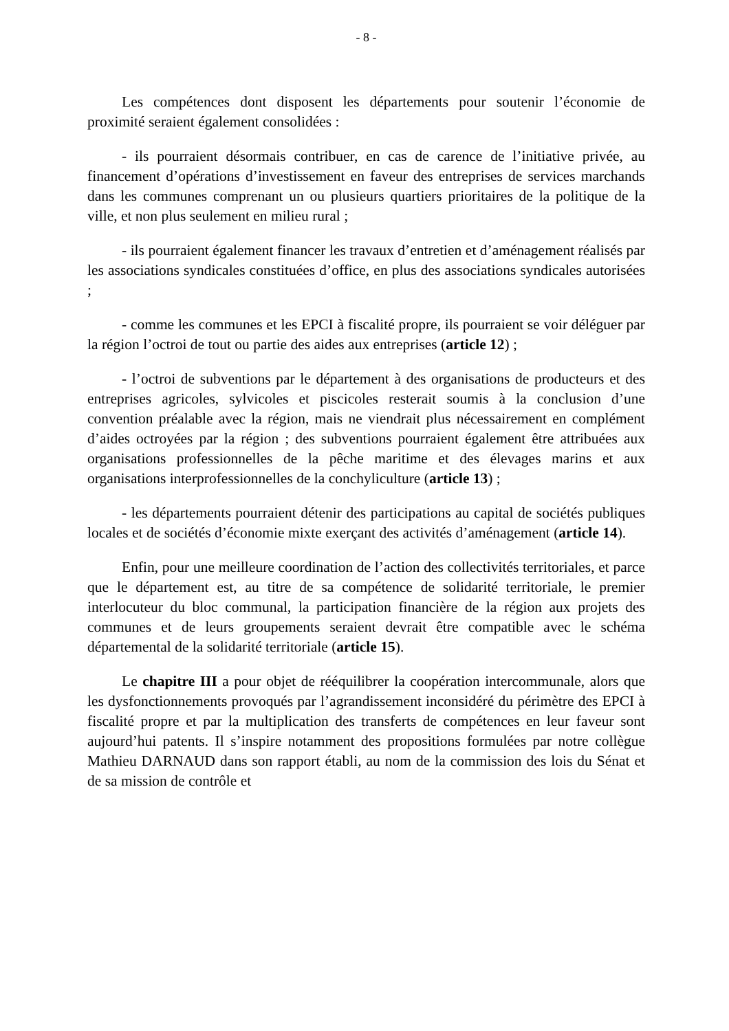- 8 -
Les compétences dont disposent les départements pour soutenir l’économie de proximité seraient également consolidées :
- ils pourraient désormais contribuer, en cas de carence de l’initiative privée, au financement d’opérations d’investissement en faveur des entreprises de services marchands dans les communes comprenant un ou plusieurs quartiers prioritaires de la politique de la ville, et non plus seulement en milieu rural ;
- ils pourraient également financer les travaux d’entretien et d’aménagement réalisés par les associations syndicales constituées d’office, en plus des associations syndicales autorisées ;
- comme les communes et les EPCI à fiscalité propre, ils pourraient se voir déléguer par la région l’octroi de tout ou partie des aides aux entreprises (article 12) ;
- l’octroi de subventions par le département à des organisations de producteurs et des entreprises agricoles, sylvicoles et piscicoles resterait soumis à la conclusion d’une convention préalable avec la région, mais ne viendrait plus nécessairement en complément d’aides octroyées par la région ; des subventions pourraient également être attribuées aux organisations professionnelles de la pêche maritime et des élevages marins et aux organisations interprofessionnelles de la conchyliculture (article 13) ;
- les départements pourraient détenir des participations au capital de sociétés publiques locales et de sociétés d’économie mixte exerçant des activités d’aménagement (article 14).
Enfin, pour une meilleure coordination de l’action des collectivités territoriales, et parce que le département est, au titre de sa compétence de solidarité territoriale, le premier interlocuteur du bloc communal, la participation financière de la région aux projets des communes et de leurs groupements seraient devrait être compatible avec le schéma départemental de la solidarité territoriale (article 15).
Le chapitre III a pour objet de rééquilibrer la coopération intercommunale, alors que les dysfonctionnements provoqués par l’agrandissement inconsidéré du périmètre des EPCI à fiscalité propre et par la multiplication des transferts de compétences en leur faveur sont aujourd’hui patents. Il s’inspire notamment des propositions formulées par notre collègue Mathieu DARNAUD dans son rapport établi, au nom de la commission des lois du Sénat et de sa mission de contrôle et